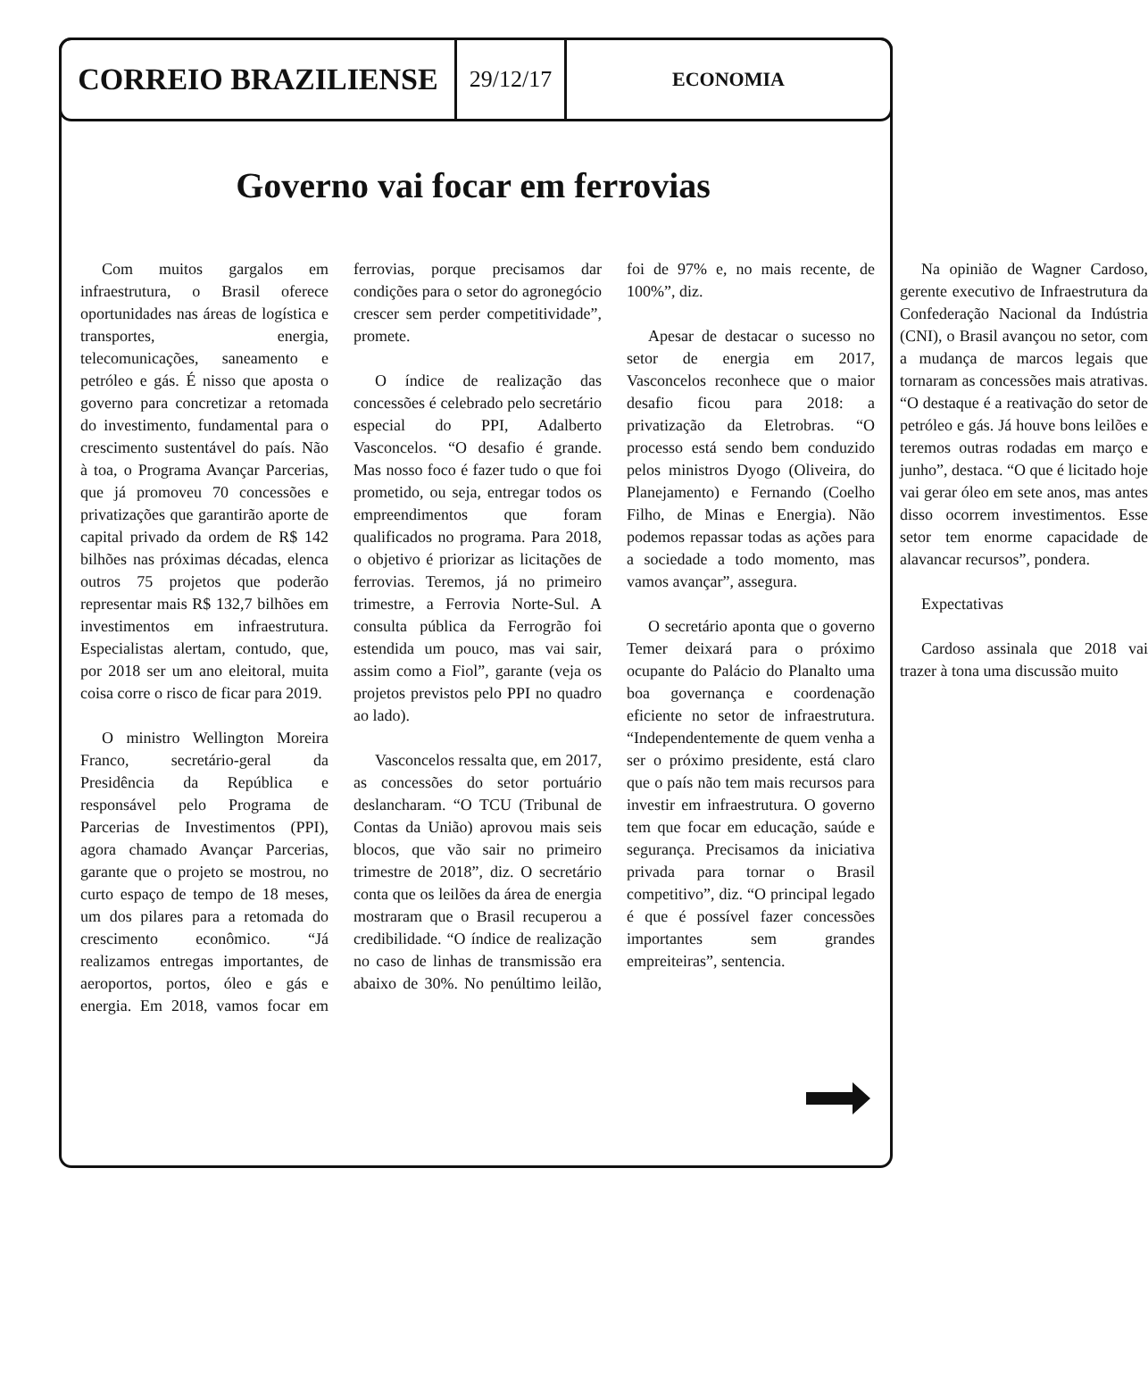CORREIO BRAZILIENSE
29/12/17
ECONOMIA
Governo vai focar em ferrovias
Com muitos gargalos em infraestrutura, o Brasil oferece oportunidades nas áreas de logística e transportes, energia, telecomunicações, saneamento e petróleo e gás. É nisso que aposta o governo para concretizar a retomada do investimento, fundamental para o crescimento sustentável do país. Não à toa, o Programa Avançar Parcerias, que já promoveu 70 concessões e privatizações que garantirão aporte de capital privado da ordem de R$ 142 bilhões nas próximas décadas, elenca outros 75 projetos que poderão representar mais R$ 132,7 bilhões em investimentos em infraestrutura. Especialistas alertam, contudo, que, por 2018 ser um ano eleitoral, muita coisa corre o risco de ficar para 2019.
O ministro Wellington Moreira Franco, secretário-geral da Presidência da República e responsável pelo Programa de Parcerias de Investimentos (PPI), agora chamado Avançar Parcerias, garante que o projeto se mostrou, no curto espaço de tempo de 18 meses, um dos pilares para a retomada do crescimento econômico. “Já realizamos entregas importantes, de aeroportos, portos, óleo e gás e energia. Em 2018, vamos focar em ferrovias, porque precisamos dar condições para o setor do agronegócio crescer sem perder competitividade”, promete.
O índice de realização das concessões é celebrado pelo secretário especial do PPI, Adalberto Vasconcelos. “O desafio é grande. Mas nosso foco é fazer tudo o que foi prometido, ou seja, entregar todos os empreendimentos que foram qualificados no programa. Para 2018, o objetivo é priorizar as licitações de ferrovias. Teremos, já no primeiro trimestre, a Ferrovia Norte-Sul. A consulta pública da Ferrogrão foi estendida um pouco, mas vai sair, assim como a Fiol”, garante (veja os projetos previstos pelo PPI no quadro ao lado).
Vasconcelos ressalta que, em 2017, as concessões do setor portuário deslancharam. “O TCU (Tribunal de Contas da União) aprovou mais seis blocos, que vão sair no primeiro trimestre de 2018”, diz. O secretário conta que os leilões da área de energia mostraram que o Brasil recuperou a credibilidade. “O índice de realização no caso de linhas de transmissão era abaixo de 30%. No penúltimo leilão, foi de 97% e, no mais recente, de 100%”, diz.
Apesar de destacar o sucesso no setor de energia em 2017, Vasconcelos reconhece que o maior desafio ficou para 2018: a privatização da Eletrobras. “O processo está sendo bem conduzido pelos ministros Dyogo (Oliveira, do Planejamento) e Fernando (Coelho Filho, de Minas e Energia). Não podemos repassar todas as ações para a sociedade a todo momento, mas vamos avançar”, assegura.
O secretário aponta que o governo Temer deixará para o próximo ocupante do Palácio do Planalto uma boa governança e coordenação eficiente no setor de infraestrutura. “Independentemente de quem venha a ser o próximo presidente, está claro que o país não tem mais recursos para investir em infraestrutura. O governo tem que focar em educação, saúde e segurança. Precisamos da iniciativa privada para tornar o Brasil competitivo”, diz. “O principal legado é que é possível fazer concessões importantes sem grandes empreiteiras”, sentencia.
Na opinião de Wagner Cardoso, gerente executivo de Infraestrutura da Confederação Nacional da Indústria (CNI), o Brasil avançou no setor, com a mudança de marcos legais que tornaram as concessões mais atrativas. “O destaque é a reativação do setor de petróleo e gás. Já houve bons leilões e teremos outras rodadas em março e junho”, destaca. “O que é licitado hoje vai gerar óleo em sete anos, mas antes disso ocorrem investimentos. Esse setor tem enorme capacidade de alavancar recursos”, pondera.
Expectativas
Cardoso assinala que 2018 vai trazer à tona uma discussão muito